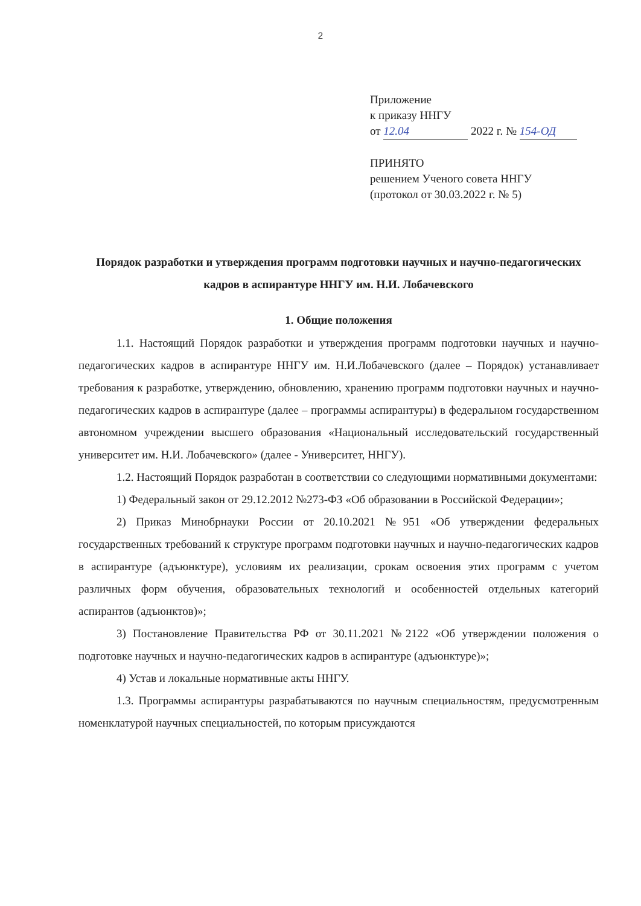2
Приложение
к приказу ННГУ
от 12.04 2022 г. № 154-ОД
ПРИНЯТО
решением Ученого совета ННГУ
(протокол от 30.03.2022 г. № 5)
Порядок разработки и утверждения программ подготовки научных и научно-педагогических кадров в аспирантуре ННГУ им. Н.И. Лобачевского
1. Общие положения
1.1. Настоящий Порядок разработки и утверждения программ подготовки научных и научно-педагогических кадров в аспирантуре ННГУ им. Н.И.Лобачевского (далее – Порядок) устанавливает требования к разработке, утверждению, обновлению, хранению программ подготовки научных и научно-педагогических кадров в аспирантуре (далее – программы аспирантуры) в федеральном государственном автономном учреждении высшего образования «Национальный исследовательский государственный университет им. Н.И. Лобачевского» (далее - Университет, ННГУ).
1.2. Настоящий Порядок разработан в соответствии со следующими нормативными документами:
1) Федеральный закон от 29.12.2012 №273-ФЗ «Об образовании в Российской Федерации»;
2) Приказ Минобрнауки России от 20.10.2021 №951 «Об утверждении федеральных государственных требований к структуре программ подготовки научных и научно-педагогических кадров в аспирантуре (адъюнктуре), условиям их реализации, срокам освоения этих программ с учетом различных форм обучения, образовательных технологий и особенностей отдельных категорий аспирантов (адъюнктов)»;
3) Постановление Правительства РФ от 30.11.2021 №2122 «Об утверждении положения о подготовке научных и научно-педагогических кадров в аспирантуре (адъюнктуре)»;
4) Устав и локальные нормативные акты ННГУ.
1.3. Программы аспирантуры разрабатываются по научным специальностям, предусмотренным номенклатурой научных специальностей, по которым присуждаются